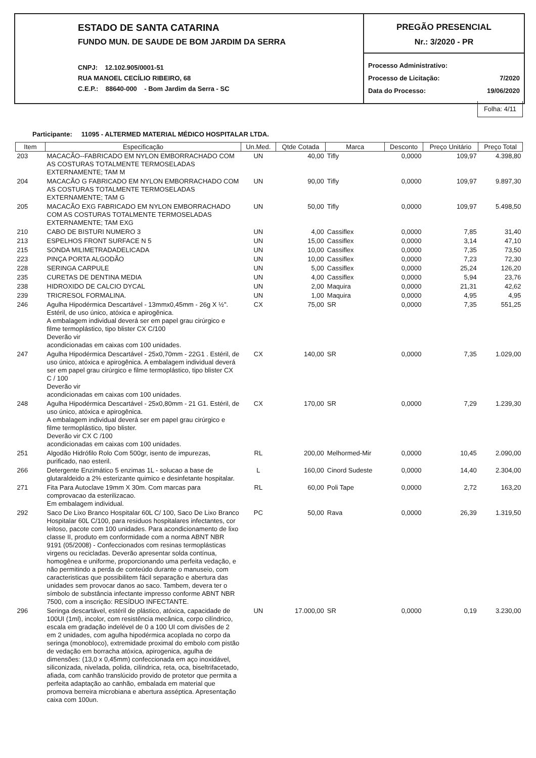ESTADO DE SANTA CATARINA
FUNDO MUN. DE SAUDE DE BOM JARDIM DA SERRA
CNPJ: 12.102.905/0001-51
RUA MANOEL CECÍLIO RIBEIRO, 68
C.E.P.: 88640-000 - Bom Jardim da Serra - SC
PREGÃO PRESENCIAL
Nr.: 3/2020 - PR
Processo Administrativo:
Processo de Licitação: 7/2020
Data do Processo: 19/06/2020
Folha: 4/11
Participante: 11095 - ALTERMED MATERIAL MÉDICO HOSPITALAR LTDA.
| Item | Especificação | Un.Med. | Qtde Cotada | Marca | Desconto | Preço Unitário | Preço Total |
| --- | --- | --- | --- | --- | --- | --- | --- |
| 203 | MACACÃO--FABRICADO EM NYLON EMBORRACHADO COM AS COSTURAS TOTALMENTE TERMOSELADAS EXTERNAMENTE; TAM M | UN | 40,00 | Tifly | 0,0000 | 109,97 | 4.398,80 |
| 204 | MACACÃO G FABRICADO EM NYLON EMBORRACHADO COM AS COSTURAS TOTALMENTE TERMOSELADAS EXTERNAMENTE; TAM G | UN | 90,00 | Tifly | 0,0000 | 109,97 | 9.897,30 |
| 205 | MACACÃO EXG FABRICADO EM NYLON EMBORRACHADO COM AS COSTURAS TOTALMENTE TERMOSELADAS EXTERNAMENTE; TAM EXG | UN | 50,00 | Tifly | 0,0000 | 109,97 | 5.498,50 |
| 210 | CABO DE BISTURI NUMERO 3 | UN | 4,00 | Cassiflex | 0,0000 | 7,85 | 31,40 |
| 213 | ESPELHOS FRONT SURFACE N 5 | UN | 15,00 | Cassiflex | 0,0000 | 3,14 | 47,10 |
| 215 | SONDA MILIMETRADADELICADA | UN | 10,00 | Cassiflex | 0,0000 | 7,35 | 73,50 |
| 223 | PINÇA PORTA ALGODÃO | UN | 10,00 | Cassiflex | 0,0000 | 7,23 | 72,30 |
| 228 | SERINGA CARPULE | UN | 5,00 | Cassiflex | 0,0000 | 25,24 | 126,20 |
| 235 | CURETAS DE DENTINA MEDIA | UN | 4,00 | Cassiflex | 0,0000 | 5,94 | 23,76 |
| 238 | HIDROXIDO DE CALCIO DYCAL | UN | 2,00 | Maquira | 0,0000 | 21,31 | 42,62 |
| 239 | TRICRESOL FORMALINA. | UN | 1,00 | Maquira | 0,0000 | 4,95 | 4,95 |
| 246 | Agulha Hipodérmica Descartável - 13mmx0,45mm - 26g X ½". Estéril, de uso único, atóxica e apirogênica. A embalagem individual deverá ser em papel grau cirúrgico e filme termoplástico, tipo blister CX C/100 Deverão vir acondicionadas em caixas com 100 unidades. | CX | 75,00 | SR | 0,0000 | 7,35 | 551,25 |
| 247 | Agulha Hipodérmica Descartável - 25x0,70mm - 22G1 . Estéril, de uso único, atóxica e apirogênica. A embalagem individual deverá ser em papel grau cirúrgico e filme termoplástico, tipo blister CX C / 100 Deverão vir acondicionadas em caixas com 100 unidades. | CX | 140,00 | SR | 0,0000 | 7,35 | 1.029,00 |
| 248 | Agulha Hipodérmica Descartável - 25x0,80mm - 21 G1. Estéril, de uso único, atóxica e apirogênica. A embalagem individual deverá ser em papel grau cirúrgico e filme termoplástico, tipo blister. Deverão vir CX C /100 acondicionadas em caixas com 100 unidades. | CX | 170,00 | SR | 0,0000 | 7,29 | 1.239,30 |
| 251 | Algodão Hidrófilo Rolo Com 500gr, isento de impurezas, purificado, nao esteril. | RL | 200,00 | Melhormed-Mir | 0,0000 | 10,45 | 2.090,00 |
| 266 | Detergente Enzimático 5 enzimas 1L - solucao a base de glutaraldeido a 2% esterizante quimico e desinfetante hospitalar. | L | 160,00 | Cinord Sudeste | 0,0000 | 14,40 | 2.304,00 |
| 271 | Fita Para Autoclave 19mm X 30m. Com marcas para comprovacao da esterilizacao. Em embalagem individual. | RL | 60,00 | Poli Tape | 0,0000 | 2,72 | 163,20 |
| 292 | Saco De Lixo Branco Hospitalar 60L C/ 100, Saco De Lixo Branco Hospitalar 60L C/100, para residuos hospitalares infectantes, cor leitoso, pacote com 100 unidades. Para acondicionamento de lixo classe II, produto em conformidade com a norma ABNT NBR 9191 (05/2008) - Confeccionados com resinas termoplásticas virgens ou recicladas. Deverão apresentar solda contínua, homogênea e uniforme, proporcionando uma perfeita vedação, e não permitindo a perda de conteúdo durante o manuseio, com caracteristicas que possibilitem fácil separação e abertura das unidades sem provocar danos ao saco. Tambem, devera ter o símbolo de substância infectante impresso conforme ABNT NBR 7500, com a inscrição: RESÍDUO INFECTANTE. | PC | 50,00 | Rava | 0,0000 | 26,39 | 1.319,50 |
| 296 | Seringa descartável, estéril de plástico, atóxica, capacidade de 100UI (1ml), incolor, com resistência mecânica, corpo cilíndrico, escala em gradação indelével de 0 a 100 UI com divisões de 2 em 2 unidades, com agulha hipodérmica acoplada no corpo da seringa (monobloco), extremidade proximal do embolo com pistão de vedação em borracha atóxica, apirogenica, agulha de dimensões: (13,0 x 0,45mm) confeccionada em aço inoxidável, siliconizada, nivelada, polida, cilíndrica, reta, oca, biseltrifacetado, afiada, com canhão translúcido provido de protetor que permita a perfeita adaptação ao canhão, embalada em material que promova berreira microbiana e abertura asséptica. Apresentação caixa com 100un. | UN | 17.000,00 | SR | 0,0000 | 0,19 | 3.230,00 |